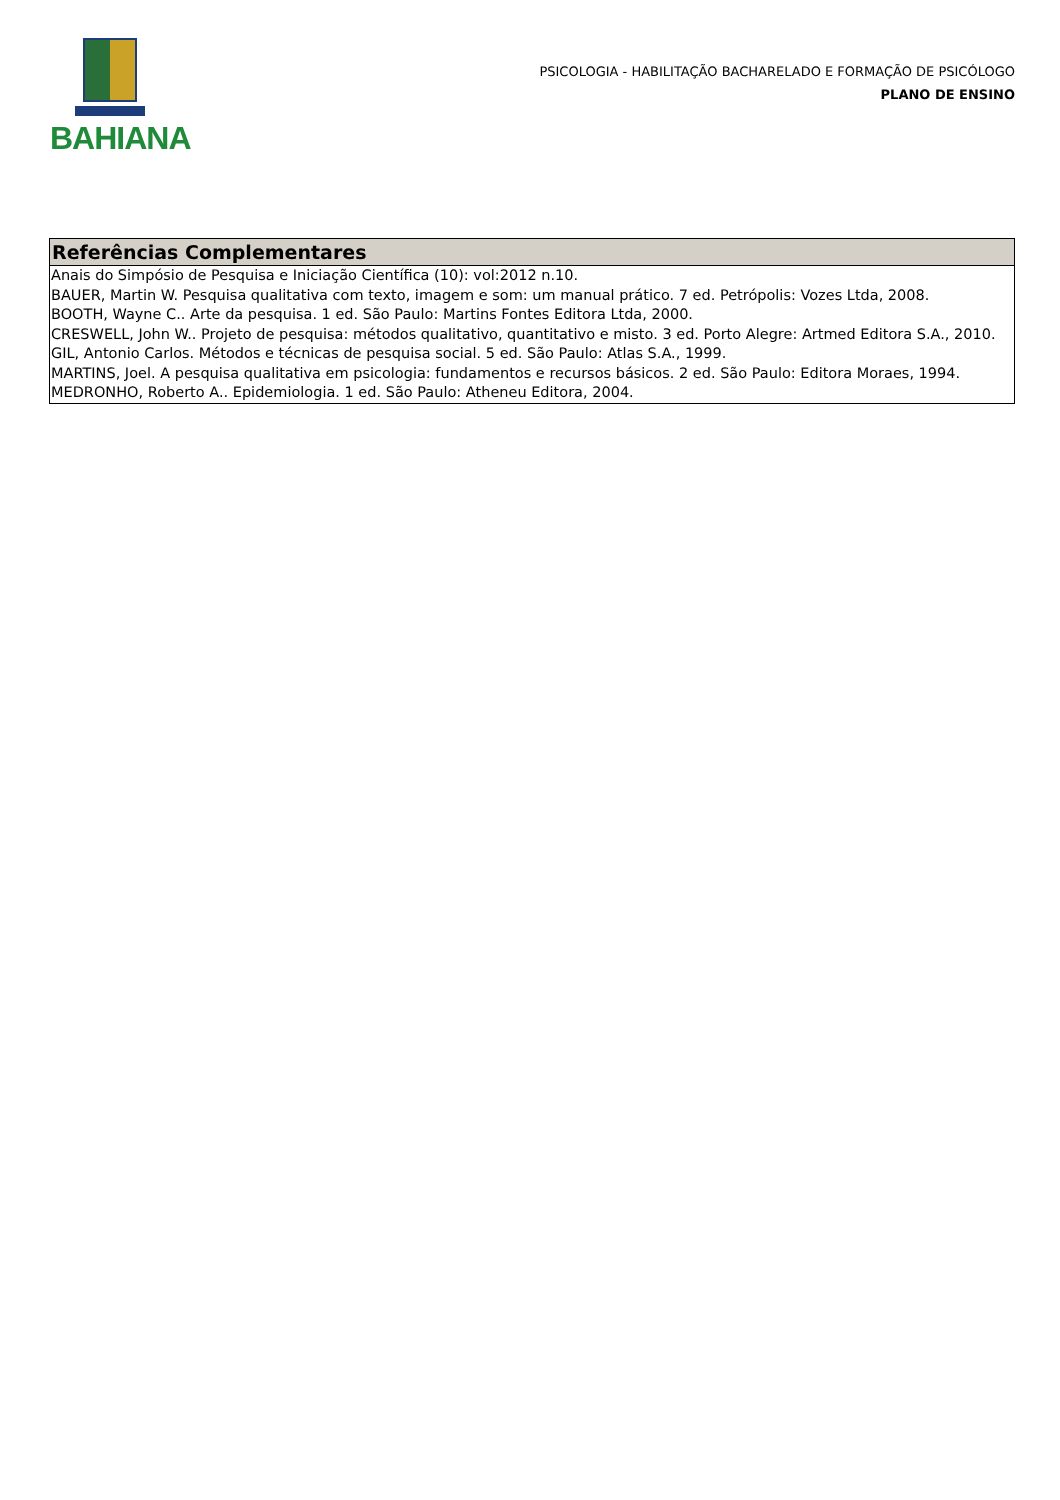BAHIANA
PSICOLOGIA - HABILITAÇÃO BACHARELADO E FORMAÇÃO DE PSICÓLOGO
PLANO DE ENSINO
Referências Complementares
Anais do Simpósio de Pesquisa e Iniciação Científica (10): vol:2012 n.10.
BAUER, Martin W. Pesquisa qualitativa com texto, imagem e som: um manual prático. 7 ed. Petrópolis: Vozes Ltda, 2008.
BOOTH, Wayne C.. Arte da pesquisa. 1 ed. São Paulo: Martins Fontes Editora Ltda, 2000.
CRESWELL, John W.. Projeto de pesquisa: métodos qualitativo, quantitativo e misto. 3 ed. Porto Alegre: Artmed Editora S.A., 2010.
GIL, Antonio Carlos. Métodos e técnicas de pesquisa social. 5 ed. São Paulo: Atlas S.A., 1999.
MARTINS, Joel. A pesquisa qualitativa em psicologia: fundamentos e recursos básicos. 2 ed. São Paulo: Editora Moraes, 1994.
MEDRONHO, Roberto A.. Epidemiologia. 1 ed. São Paulo: Atheneu Editora, 2004.